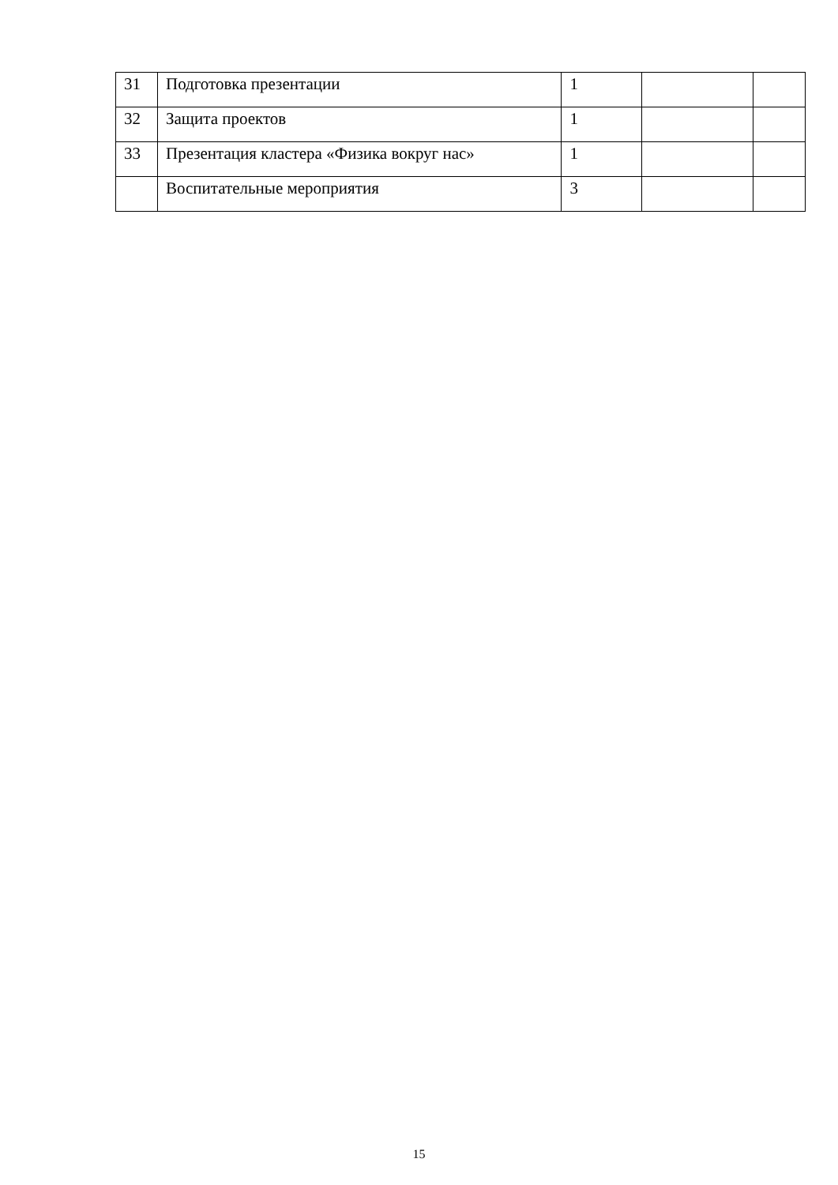| 31 | Подготовка презентации | 1 | | |
| 32 | Защита проектов | 1 | | |
| 33 | Презентация кластера «Физика вокруг нас» | 1 | | |
| | Воспитательные мероприятия | 3 | | |
15